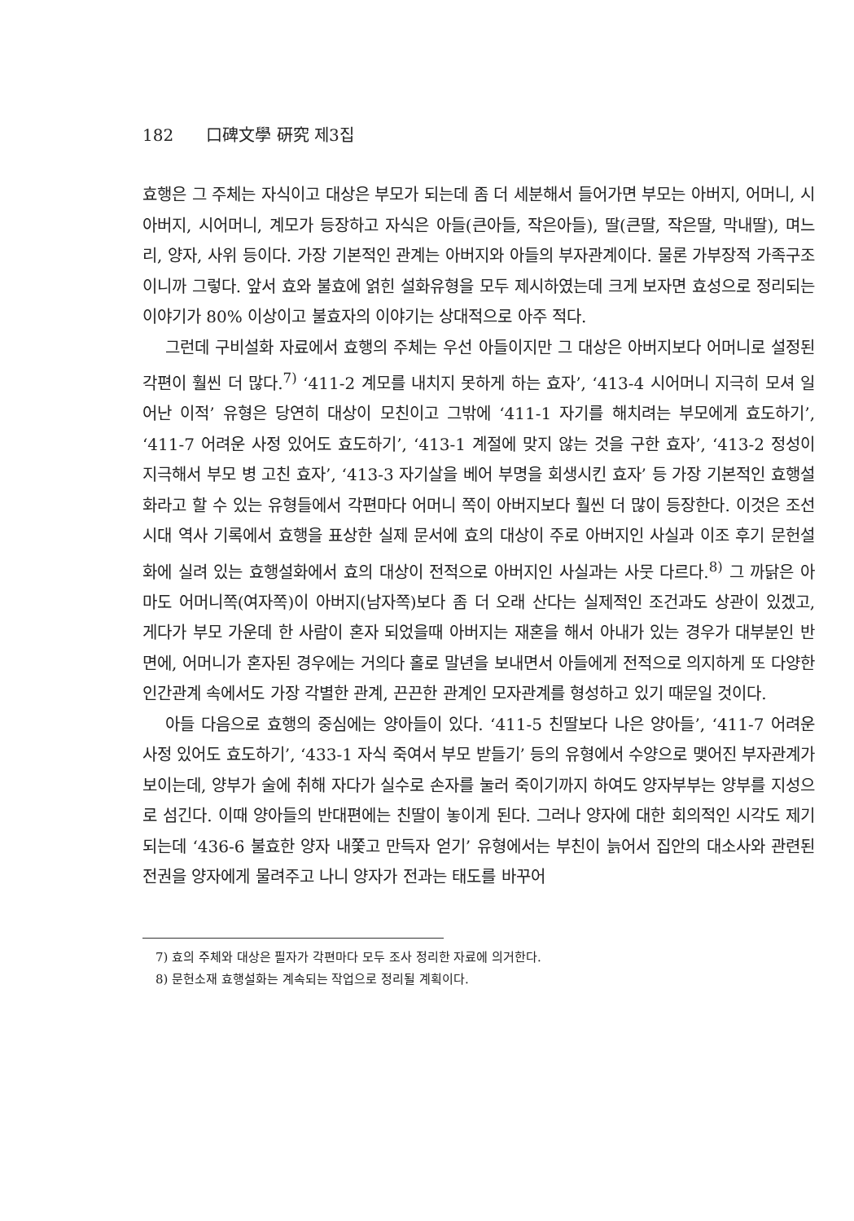182 口碑文學 硏究 제3집
효행은 그 주체는 자식이고 대상은 부모가 되는데 좀 더 세분해서 들어가면 부모는 아버지, 어머니, 시아버지, 시어머니, 계모가 등장하고 자식은 아들(큰아들, 작은아들), 딸(큰딸, 작은딸, 막내딸), 며느리, 양자, 사위 등이다. 가장 기본적인 관계는 아버지와 아들의 부자관계이다. 물론 가부장적 가족구조이니까 그렇다. 앞서 효와 불효에 얽힌 설화유형을 모두 제시하였는데 크게 보자면 효성으로 정리되는 이야기가 80% 이상이고 불효자의 이야기는 상대적으로 아주 적다.
그런데 구비설화 자료에서 효행의 주체는 우선 아들이지만 그 대상은 아버지보다 어머니로 설정된 각편이 훨씬 더 많다.<sup>7)</sup> ‘411-2 계모를 내치지 못하게 하는 효자’, ‘413-4 시어머니 지극히 모셔 일어난 이적’ 유형은 당연히 대상이 모친이고 그밖에 ‘411-1 자기를 해치려는 부모에게 효도하기’, ‘411-7 어려운 사정 있어도 효도하기’, ‘413-1 계절에 맞지 않는 것을 구한 효자’, ‘413-2 정성이 지극해서 부모 병 고친 효자’, ‘413-3 자기살을 베어 부명을 회생시킨 효자’ 등 가장 기본적인 효행설화라고 할 수 있는 유형들에서 각편마다 어머니 쪽이 아버지보다 훨씬 더 많이 등장한다. 이것은 조선시대 역사 기록에서 효행을 표상한 실제 문서에 효의 대상이 주로 아버지인 사실과 이조 후기 문헌설화에 실려 있는 효행설화에서 효의 대상이 전적으로 아버지인 사실과는 사뭇 다르다.<sup>8)</sup> 그 까닭은 아마도 어머니쪽(여자쪽)이 아버지(남자쪽)보다 좀 더 오래 산다는 실제적인 조건과도 상관이 있겠고, 게다가 부모 가운데 한 사람이 혼자 되었을때 아버지는 재혼을 해서 아내가 있는 경우가 대부분인 반면에, 어머니가 혼자된 경우에는 거의다 홀로 말년을 보내면서 아들에게 전적으로 의지하게 또 다양한 인간관계 속에서도 가장 각별한 관계, 끈끈한 관계인 모자관계를 형성하고 있기 때문일 것이다.
아들 다음으로 효행의 중심에는 양아들이 있다. ‘411-5 친딸보다 나은 양아들’, ‘411-7 어려운 사정 있어도 효도하기’, ‘433-1 자식 죽여서 부모 받들기’ 등의 유형에서 수양으로 맺어진 부자관계가 보이는데, 양부가 술에 취해 자다가 실수로 손자를 눌러 죽이기까지 하여도 양자부부는 양부를 지성으로 섬긴다. 이때 양아들의 반대편에는 친딸이 놓이게 된다. 그러나 양자에 대한 회의적인 시각도 제기되는데 ‘436-6 불효한 양자 내쫓고 만득자 얻기’ 유형에서는 부친이 늙어서 집안의 대소사와 관련된 전권을 양자에게 물려주고 나니 양자가 전과는 태도를 바꾸어
7) 효의 주체와 대상은 필자가 각편마다 모두 조사 정리한 자료에 의거한다.
8) 문헌소재 효행설화는 계속되는 작업으로 정리될 계획이다.